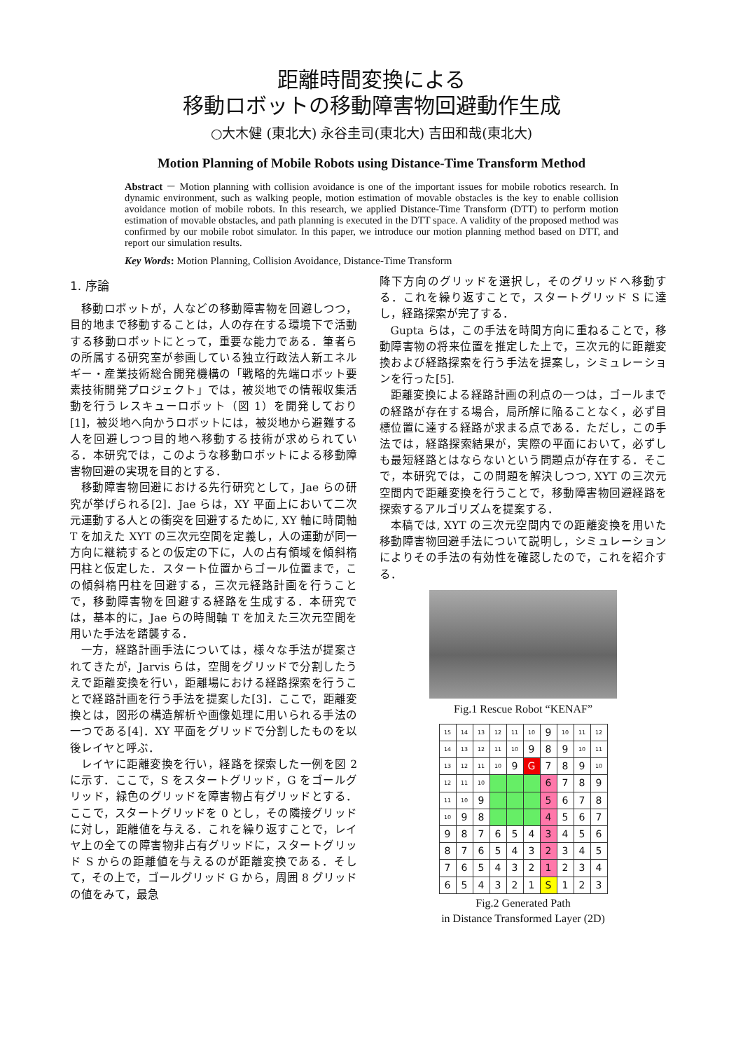距離時間変換による
移動ロボットの移動障害物回避動作生成
○大木健 (東北大) 永谷圭司(東北大) 吉田和哉(東北大)
Motion Planning of Mobile Robots using Distance-Time Transform Method
Abstract － Motion planning with collision avoidance is one of the important issues for mobile robotics research. In dynamic environment, such as walking people, motion estimation of movable obstacles is the key to enable collision avoidance motion of mobile robots. In this research, we applied Distance-Time Transform (DTT) to perform motion estimation of movable obstacles, and path planning is executed in the DTT space. A validity of the proposed method was confirmed by our mobile robot simulator. In this paper, we introduce our motion planning method based on DTT, and report our simulation results.
Key Words: Motion Planning, Collision Avoidance, Distance-Time Transform
1. 序論
移動ロボットが，人などの移動障害物を回避しつつ，目的地まで移動することは，人の存在する環境下で活動する移動ロボットにとって，重要な能力である．筆者らの所属する研究室が参画している独立行政法人新エネルギー・産業技術総合開発機構の「戦略的先端ロボット要素技術開発プロジェクト」では，被災地での情報収集活動を行うレスキューロボット（図 1）を開発しており[1]，被災地へ向かうロボットには，被災地から避難する人を回避しつつ目的地へ移動する技術が求められている．本研究では，このような移動ロボットによる移動障害物回避の実現を目的とする．
移動障害物回避における先行研究として，Jae らの研究が挙げられる[2]．Jae らは，XY 平面上において二次元運動する人との衝突を回避するために, XY 軸に時間軸 T を加えた XYT の三次元空間を定義し，人の運動が同一方向に継続するとの仮定の下に，人の占有領域を傾斜楕円柱と仮定した．スタート位置からゴール位置まで，この傾斜楕円柱を回避する，三次元経路計画を行うことで，移動障害物を回避する経路を生成する．本研究では，基本的に，Jae らの時間軸 T を加えた三次元空間を用いた手法を踏襲する．
一方，経路計画手法については，様々な手法が提案されてきたが，Jarvis らは，空間をグリッドで分割したうえで距離変換を行い，距離場における経路探索を行うことで経路計画を行う手法を提案した[3]．ここで，距離変換とは，図形の構造解析や画像処理に用いられる手法の一つである[4]．XY 平面をグリッドで分割したものを以後レイヤと呼ぶ．
レイヤに距離変換を行い，経路を探索した一例を図 2 に示す．ここで，S をスタートグリッド，G をゴールグリッド，緑色のグリッドを障害物占有グリッドとする．ここで，スタートグリッドを 0 とし，その隣接グリッドに対し，距離値を与える．これを繰り返すことで，レイヤ上の全ての障害物非占有グリッドに，スタートグリッド S からの距離値を与えるのが距離変換である．そして，その上で，ゴールグリッド G から，周囲 8 グリッドの値をみて，最急
降下方向のグリッドを選択し，そのグリッドへ移動する．これを繰り返すことで，スタートグリッド S に達し，経路探索が完了する．
Gupta らは，この手法を時間方向に重ねることで，移動障害物の将来位置を推定した上で，三次元的に距離変換および経路探索を行う手法を提案し，シミュレーションを行った[5].
距離変換による経路計画の利点の一つは，ゴールまでの経路が存在する場合，局所解に陥ることなく，必ず目標位置に達する経路が求まる点である．ただし，この手法では，経路探索結果が，実際の平面において，必ずしも最短経路とはならないという問題点が存在する．そこで，本研究では，この問題を解決しつつ, XYT の三次元空間内で距離変換を行うことで，移動障害物回避経路を探索するアルゴリズムを提案する．
本稿では, XYT の三次元空間内での距離変換を用いた移動障害物回避手法について説明し，シミュレーションによりその手法の有効性を確認したので，これを紹介する．
Fig.1 Rescue Robot “KENAF”
| 15 | 14 | 13 | 12 | 11 | 10 | 9 | 10 | 11 | 12 |
| 14 | 13 | 12 | 11 | 10 | 9 | 8 | 9 | 10 | 11 |
| 13 | 12 | 11 | 10 | 9 | G | 7 | 8 | 9 | 10 |
| 12 | 11 | 10 | | | | 6 | 7 | 8 | 9 |
| 11 | 10 | 9 | | | | 5 | 6 | 7 | 8 |
| 10 | 9 | 8 | | | | 4 | 5 | 6 | 7 |
| 9 | 8 | 7 | 6 | 5 | 4 | 3 | 4 | 5 | 6 |
| 8 | 7 | 6 | 5 | 4 | 3 | 2 | 3 | 4 | 5 |
| 7 | 6 | 5 | 4 | 3 | 2 | 1 | 2 | 3 | 4 |
| 6 | 5 | 4 | 3 | 2 | 1 | S | 1 | 2 | 3 |
Fig.2 Generated Path
in Distance Transformed Layer (2D)